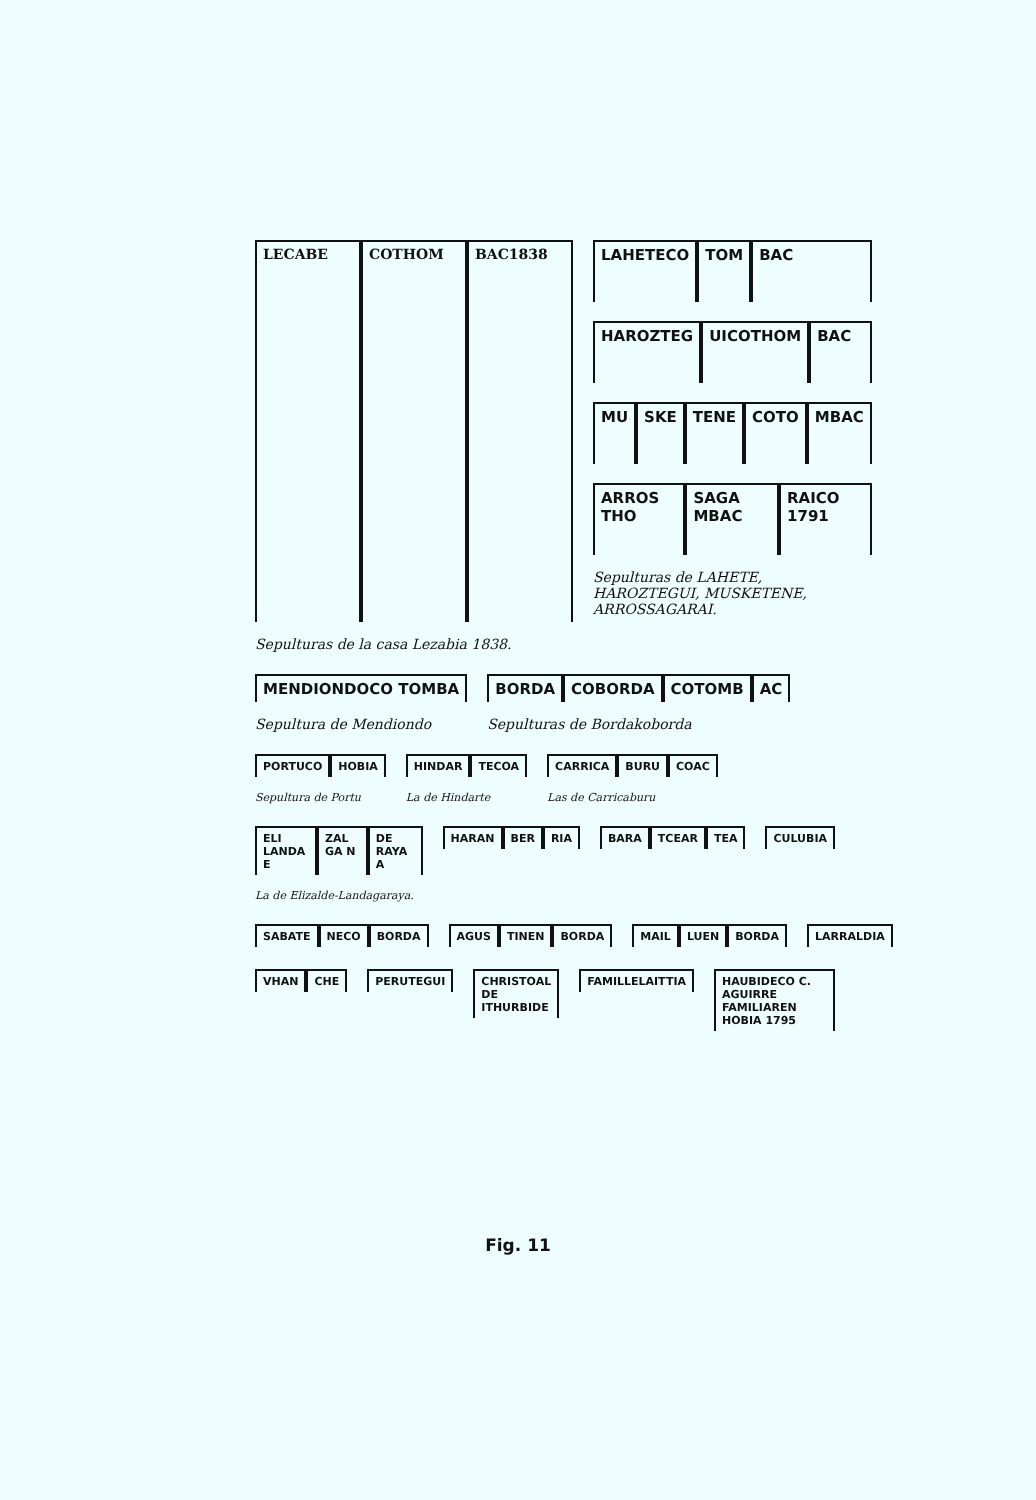LECABE COTHOM BAC1838
Sepulturas de la casa Lezabia 1838.
LAHETECO TOM BAC
HAROZTEG UICOTHOM BAC
MU SKE TENE COTO MBAC
ARROS THO SAGA MBAC RAICO 1791
Sepulturas de LAHETE, HAROZTEGUI, MUSKETENE, ARROSSAGARAI.
MENDIONDOCO TOMBA
Sepultura de Mendiondo
BORDA COBORDA COTOMB AC
Sepulturas de Bordakoborda
PORTUCO HOBIA
Sepultura de Portu
HINDAR TECOA
La de Hindarte
CARRICA BURU COAC
Las de Carricaburu
ELI LANDA E ZAL GA N DE RAYA A
La de Elizalde-Landagaraya.
HARAN BER RIA BARA TCEAR TEA CULUBIA
SABATE NECO BORDA AGUS TINEN BORDA MAIL LUEN BORDA LARRALDIA
VHAN CHE PERUTEGUI CHRISTOAL DE ITHURBIDE FAMILLELAITTIA HAUBIDECO C. AGUIRRE FAMILIAREN HOBIA 1795
Fig. 11